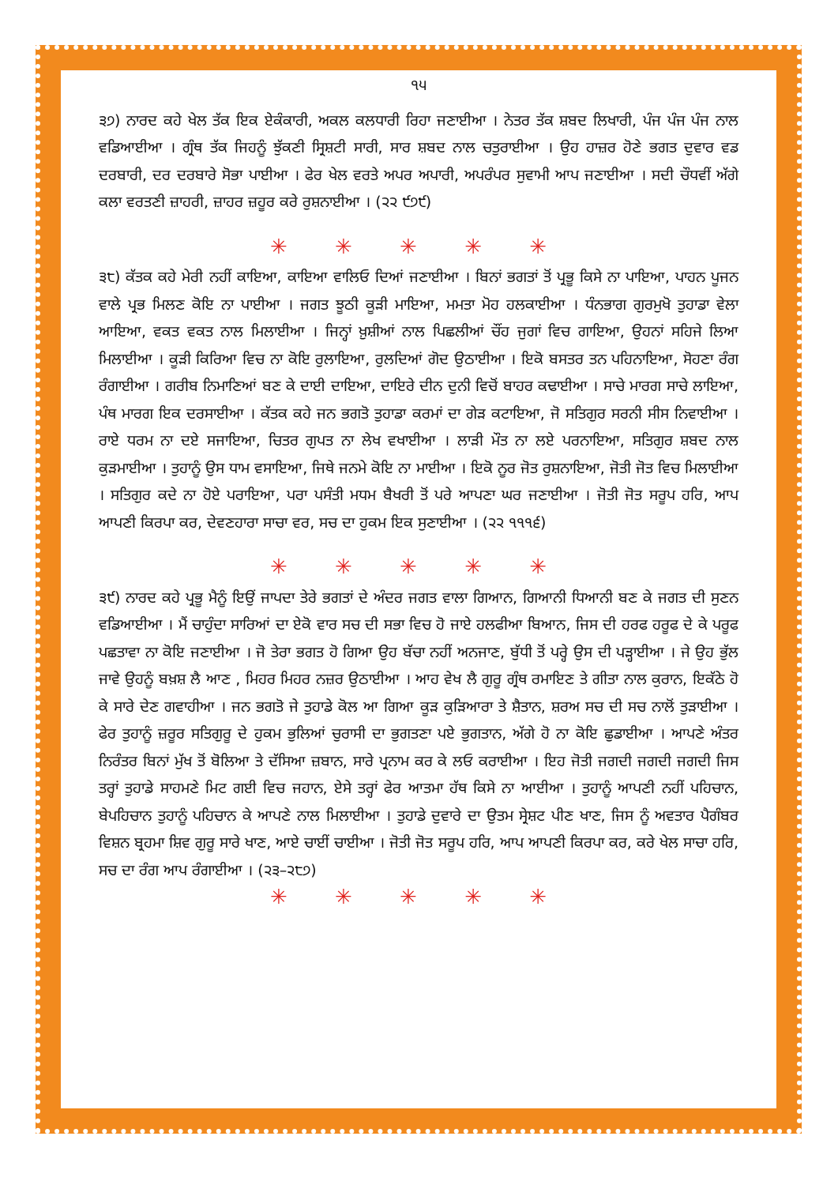੧੫
੩੭) ਨਾਰਦ ਕਹੇ ਖੇਲ ਤੱਕ ਇਕ ਏਕੰਕਾਰੀ, ਅਕਲ ਕਲਧਾਰੀ ਰਿਹਾ ਜਣਾਈਆ । ਨੇਤਰ ਤੱਕ ਸ਼ਬਦ ਲਿਖਾਰੀ, ਪੰਜ ਪੰਜ ਪੰਜ ਨਾਲ ਵਡਿਆਈਆ । ਗ੍ਰੰਥ ਤੱਕ ਜਿਹਨੂੰ ਝੁੱਕਣੀ ਸ੍ਰਿਸ਼ਟੀ ਸਾਰੀ, ਸਾਰ ਸ਼ਬਦ ਨਾਲ ਚਤੁਰਾਈਆ । ਉਹ ਹਾਜ਼ਰ ਹੋਣੇ ਭਗਤ ਦੁਵਾਰ ਵਡ ਦਰਬਾਰੀ, ਦਰ ਦਰਬਾਰੇ ਸੋਭਾ ਪਾਈਆ । ਫੇਰ ਖੇਲ ਵਰਤੇ ਅਪਰ ਅਪਾਰੀ, ਅਪਰੰਪਰ ਸੁਵਾਮੀ ਆਪ ਜਣਾਈਆ । ਸਦੀ ਚੌਧਵੀਂ ਅੱਗੇ ਕਲਾ ਵਰਤਣੀ ਜ਼ਾਹਰੀ, ਜ਼ਾਹਰ ਜ਼ਹੂਰ ਕਰੇ ਰੁਸ਼ਨਾਈਆ । (੨੨ ੯੭੯)
✳ ✳ ✳ ✳ ✳
੩੮) ਕੱਤਕ ਕਹੇ ਮੇਰੀ ਨਹੀਂ ਕਾਇਆ, ਕਾਇਆ ਵਾਲਿਓ ਦਿਆਂ ਜਣਾਈਆ । ਬਿਨਾਂ ਭਗਤਾਂ ਤੋਂ ਪ੍ਰਭੂ ਕਿਸੇ ਨਾ ਪਾਇਆ, ਪਾਹਨ ਪੂਜਨ ਵਾਲੇ ਪ੍ਰਭ ਮਿਲਣ ਕੋਇ ਨਾ ਪਾਈਆ । ਜਗਤ ਝੂਠੀ ਕੂੜੀ ਮਾਇਆ, ਮਮਤਾ ਮੋਹ ਹਲਕਾਈਆ । ਧੰਨਭਾਗ ਗੁਰਮੁਖੋ ਤੁਹਾਡਾ ਵੇਲਾ ਆਇਆ, ਵਕਤ ਵਕਤ ਨਾਲ ਮਿਲਾਈਆ । ਜਿਨ੍ਹਾਂ ਖ਼ੁਸ਼ੀਆਂ ਨਾਲ ਪਿਛਲੀਆਂ ਚੌਂਹ ਜੁਗਾਂ ਵਿਚ ਗਾਇਆ, ਉਹਨਾਂ ਸਹਿਜੇ ਲਿਆ ਮਿਲਾਈਆ । ਕੂੜੀ ਕਿਰਿਆ ਵਿਚ ਨਾ ਕੋਇ ਰੁਲਾਇਆ, ਰੁਲਦਿਆਂ ਗੋਦ ਉਠਾਈਆ । ਇਕੋ ਬਸਤਰ ਤਨ ਪਹਿਨਾਇਆ, ਸੋਹਣਾ ਰੰਗ ਰੰਗਾਈਆ । ਗਰੀਬ ਨਿਮਾਣਿਆਂ ਬਣ ਕੇ ਦਾਈ ਦਾਇਆ, ਦਾਇਰੇ ਦੀਨ ਦੁਨੀ ਵਿਚੋਂ ਬਾਹਰ ਕਢਾਈਆ । ਸਾਚੇ ਮਾਰਗ ਸਾਚੇ ਲਾਇਆ, ਪੰਥ ਮਾਰਗ ਇਕ ਦਰਸਾਈਆ । ਕੱਤਕ ਕਹੇ ਜਨ ਭਗਤੋ ਤੁਹਾਡਾ ਕਰਮਾਂ ਦਾ ਗੇੜ ਕਟਾਇਆ, ਜੋ ਸਤਿਗੁਰ ਸਰਨੀ ਸੀਸ ਨਿਵਾਈਆ । ਰਾਏ ਧਰਮ ਨਾ ਦਏ ਸਜਾਇਆ, ਚਿਤਰ ਗੁਪਤ ਨਾ ਲੇਖ ਵਖਾਈਆ । ਲਾੜੀ ਮੌਤ ਨਾ ਲਏ ਪਰਨਾਇਆ, ਸਤਿਗੁਰ ਸ਼ਬਦ ਨਾਲ ਕੁੜਮਾਈਆ । ਤੁਹਾਨੂੰ ਉਸ ਧਾਮ ਵਸਾਇਆ, ਜਿਥੇ ਜਨਮੇ ਕੋਇ ਨਾ ਮਾਈਆ । ਇਕੋ ਨੂਰ ਜੋਤ ਰੁਸ਼ਨਾਇਆ, ਜੋਤੀ ਜੋਤ ਵਿਚ ਮਿਲਾਈਆ । ਸਤਿਗੁਰ ਕਦੇ ਨਾ ਹੋਏ ਪਰਾਇਆ, ਪਰਾ ਪਸੰਤੀ ਮਧਮ ਬੈਖਰੀ ਤੋਂ ਪਰੇ ਆਪਣਾ ਘਰ ਜਣਾਈਆ । ਜੋਤੀ ਜੋਤ ਸਰੂਪ ਹਰਿ, ਆਪ ਆਪਣੀ ਕਿਰਪਾ ਕਰ, ਦੇਵਣਹਾਰਾ ਸਾਚਾ ਵਰ, ਸਚ ਦਾ ਹੁਕਮ ਇਕ ਸੁਣਾਈਆ । (੨੨ ੧੧੧੬)
✳ ✳ ✳ ✳ ✳
੩੯) ਨਾਰਦ ਕਹੇ ਪ੍ਰਭੂ ਮੈਨੂੰ ਇਉਂ ਜਾਪਦਾ ਤੇਰੇ ਭਗਤਾਂ ਦੇ ਅੰਦਰ ਜਗਤ ਵਾਲਾ ਗਿਆਨ, ਗਿਆਨੀ ਧਿਆਨੀ ਬਣ ਕੇ ਜਗਤ ਦੀ ਸੁਣਨ ਵਡਿਆਈਆ । ਮੈਂ ਚਾਹੁੰਦਾ ਸਾਰਿਆਂ ਦਾ ਏਕੋ ਵਾਰ ਸਚ ਦੀ ਸਭਾ ਵਿਚ ਹੋ ਜਾਏ ਹਲਫੀਆ ਬਿਆਨ, ਜਿਸ ਦੀ ਹਰਫ ਹਰੂਫ ਦੇ ਕੇ ਪਰੂਫ ਪਛਤਾਵਾ ਨਾ ਕੋਇ ਜਣਾਈਆ । ਜੋ ਤੇਰਾ ਭਗਤ ਹੋ ਗਿਆ ਉਹ ਬੱਚਾ ਨਹੀਂ ਅਨਜਾਣ, ਬੁੱਧੀ ਤੋਂ ਪਰ੍ਹੇ ਉਸ ਦੀ ਪੜ੍ਹਾਈਆ । ਜੇ ਉਹ ਭੁੱਲ ਜਾਵੇ ਉਹਨੂੰ ਬਖ਼ਸ਼ ਲੈ ਆਣ , ਮਿਹਰ ਮਿਹਰ ਨਜ਼ਰ ਉਠਾਈਆ । ਆਹ ਵੇਖ ਲੈ ਗੁਰੂ ਗ੍ਰੰਥ ਰਮਾਇਣ ਤੇ ਗੀਤਾ ਨਾਲ ਕੁਰਾਨ, ਇਕੱਠੇ ਹੋ ਕੇ ਸਾਰੇ ਦੇਣ ਗਵਾਹੀਆ । ਜਨ ਭਗਤੋ ਜੇ ਤੁਹਾਡੇ ਕੋਲ ਆ ਗਿਆ ਕੂੜ ਕੁੜਿਆਰਾ ਤੇ ਸ਼ੈਤਾਨ, ਸ਼ਰਅ ਸਚ ਦੀ ਸਚ ਨਾਲੋਂ ਤੁੜਾਈਆ । ਫੇਰ ਤੁਹਾਨੂੰ ਜ਼ਰੂਰ ਸਤਿਗੁਰੂ ਦੇ ਹੁਕਮ ਭੁਲਿਆਂ ਚੁਰਾਸੀ ਦਾ ਭੁਗਤਣਾ ਪਏ ਭੁਗਤਾਨ, ਅੱਗੇ ਹੋ ਨਾ ਕੋਇ ਛੁਡਾਈਆ । ਆਪਣੇ ਅੰਤਰ ਨਿਰੰਤਰ ਬਿਨਾਂ ਮੁੱਖ ਤੋਂ ਬੋਲਿਆ ਤੇ ਦੱਸਿਆ ਜ਼ਬਾਨ, ਸਾਰੇ ਪ੍ਰਨਾਮ ਕਰ ਕੇ ਲਓ ਕਰਾਈਆ । ਇਹ ਜੋਤੀ ਜਗਦੀ ਜਗਦੀ ਜਗਦੀ ਜਿਸ ਤਰ੍ਹਾਂ ਤੁਹਾਡੇ ਸਾਹਮਣੇ ਮਿਟ ਗਈ ਵਿਚ ਜਹਾਨ, ਏਸੇ ਤਰ੍ਹਾਂ ਫੇਰ ਆਤਮਾ ਹੱਥ ਕਿਸੇ ਨਾ ਆਈਆ । ਤੁਹਾਨੂੰ ਆਪਣੀ ਨਹੀਂ ਪਹਿਚਾਨ, ਬੇਪਹਿਚਾਨ ਤੁਹਾਨੂੰ ਪਹਿਚਾਨ ਕੇ ਆਪਣੇ ਨਾਲ ਮਿਲਾਈਆ । ਤੁਹਾਡੇ ਦੁਵਾਰੇ ਦਾ ਉਤਮ ਸ੍ਰੇਸ਼ਟ ਪੀਣ ਖਾਣ, ਜਿਸ ਨੂੰ ਅਵਤਾਰ ਪੈਗੰਬਰ ਵਿਸ਼ਨ ਬ੍ਰਹਮਾ ਸ਼ਿਵ ਗੁਰੂ ਸਾਰੇ ਖਾਣ, ਆਏ ਚਾਈਂ ਚਾਈਆ । ਜੋਤੀ ਜੋਤ ਸਰੂਪ ਹਰਿ, ਆਪ ਆਪਣੀ ਕਿਰਪਾ ਕਰ, ਕਰੇ ਖੇਲ ਸਾਚਾ ਹਰਿ, ਸਚ ਦਾ ਰੰਗ ਆਪ ਰੰਗਾਈਆ । (੨੩–੨੮੭)
✳ ✳ ✳ ✳ ✳